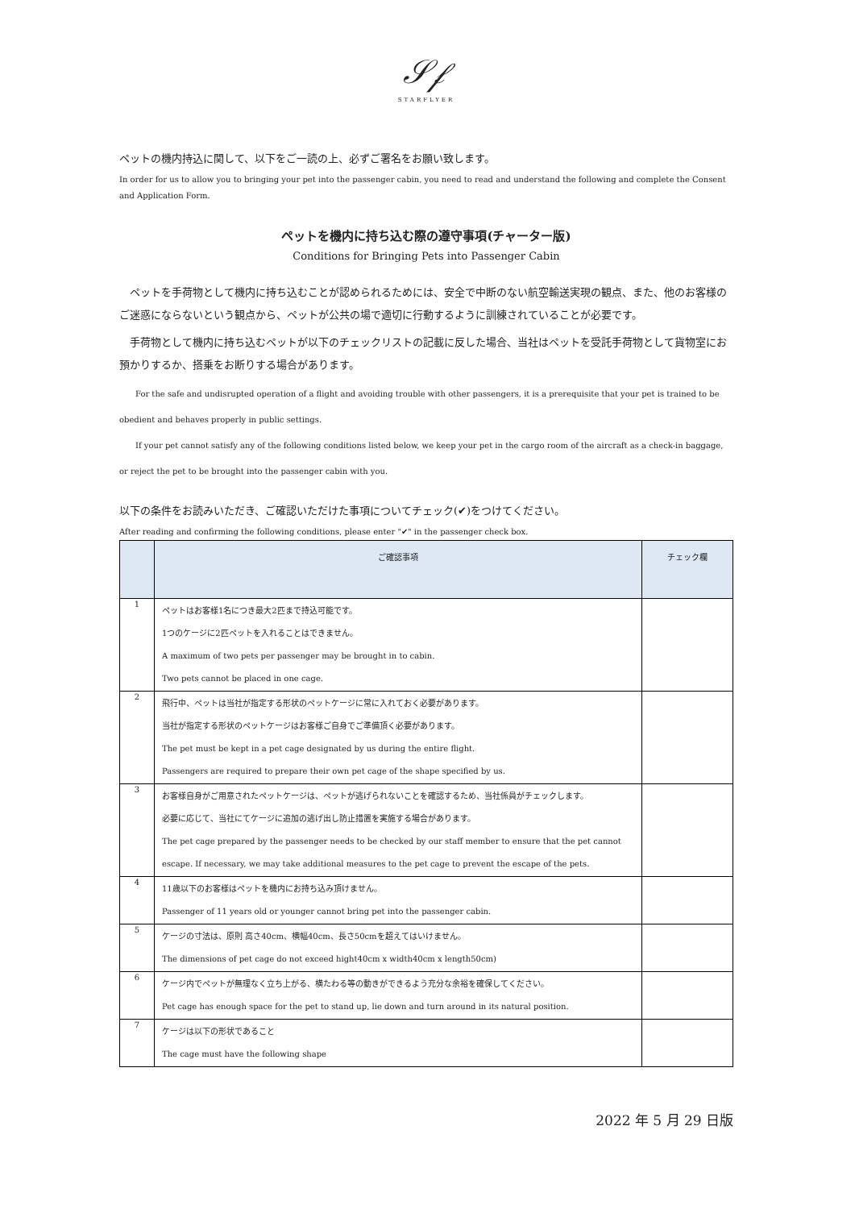𝒮𝒻
STARFLYER
ペットの機内持込に関して、以下をご一読の上、必ずご署名をお願い致します。
In order for us to allow you to bringing your pet into the passenger cabin, you need to read and understand the following and complete the Consent and Application Form.
ペットを機内に持ち込む際の遵守事項(チャーター版)
Conditions for Bringing Pets into Passenger Cabin
ペットを手荷物として機内に持ち込むことが認められるためには、安全で中断のない航空輸送実現の観点、また、他のお客様のご迷惑にならないという観点から、ペットが公共の場で適切に行動するように訓練されていることが必要です。
手荷物として機内に持ち込むペットが以下のチェックリストの記載に反した場合、当社はペットを受託手荷物として貨物室にお預かりするか、搭乗をお断りする場合があります。
For the safe and undisrupted operation of a flight and avoiding trouble with other passengers, it is a prerequisite that your pet is trained to be obedient and behaves properly in public settings.
If your pet cannot satisfy any of the following conditions listed below, we keep your pet in the cargo room of the aircraft as a check-in baggage, or reject the pet to be brought into the passenger cabin with you.
以下の条件をお読みいただき、ご確認いただけた事項についてチェック(✔)をつけてください。
After reading and confirming the following conditions, please enter "✔" in the passenger check box.
| | ご確認事項 | チェック欄 |
| --- | --- | --- |
| 1 | ペットはお客様1名につき最大2匹まで持込可能です。 1つのケージに2匹ペットを入れることはできません。 A maximum of two pets per passenger may be brought in to cabin. Two pets cannot be placed in one cage. | |
| 2 | 飛行中、ペットは当社が指定する形状のペットケージに常に入れておく必要があります。 当社が指定する形状のペットケージはお客様ご自身でご準備頂く必要があります。 The pet must be kept in a pet cage designated by us during the entire flight. Passengers are required to prepare their own pet cage of the shape specified by us. | |
| 3 | お客様自身がご用意されたペットケージは、ペットが逃げられないことを確認するため、当社係員がチェックします。 必要に応じて、当社にてケージに追加の逃げ出し防止措置を実施する場合があります。 The pet cage prepared by the passenger needs to be checked by our staff member to ensure that the pet cannot escape. If necessary, we may take additional measures to the pet cage to prevent the escape of the pets. | |
| 4 | 11歳以下のお客様はペットを機内にお持ち込み頂けません。 Passenger of 11 years old or younger cannot bring pet into the passenger cabin. | |
| 5 | ケージの寸法は、原則 高さ40cm、横幅40cm、長さ50cmを超えてはいけません。 The dimensions of pet cage do not exceed hight40cm x width40cm x length50cm) | |
| 6 | ケージ内でペットが無理なく立ち上がる、横たわる等の動きができるよう充分な余裕を確保してください。 Pet cage has enough space for the pet to stand up, lie down and turn around in its natural position. | |
| 7 | ケージは以下の形状であること The cage must have the following shape | |
2022 年 5 月 29 日版